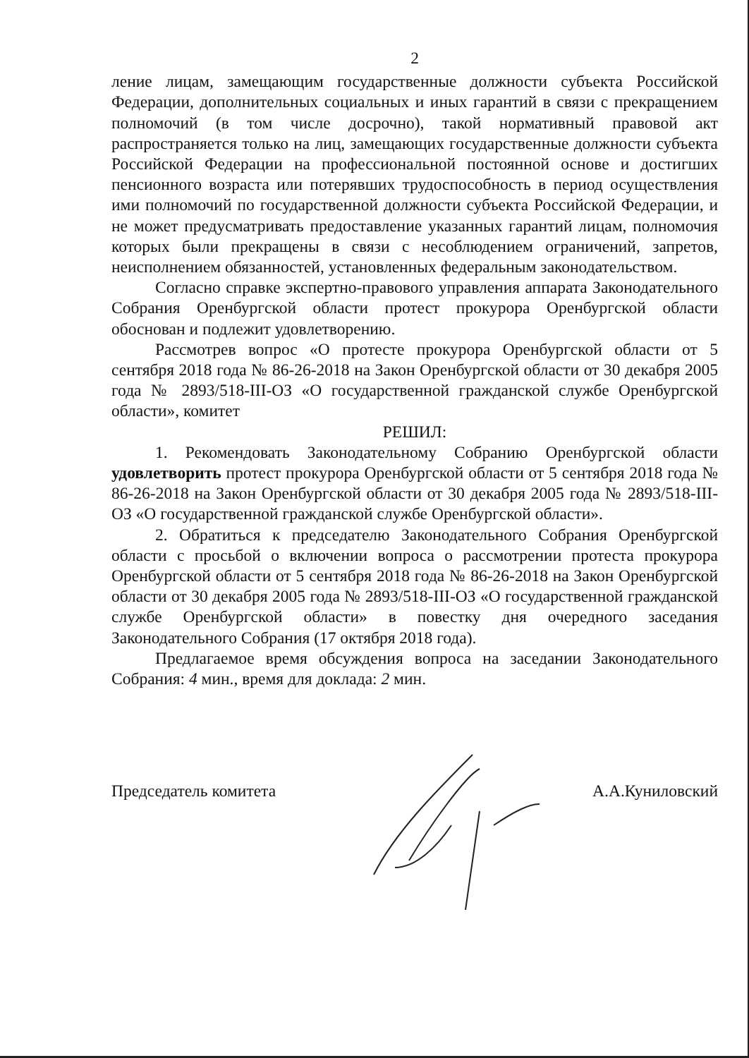2
ление лицам, замещающим государственные должности субъекта Российской Федерации, дополнительных социальных и иных гарантий в связи с прекращением полномочий (в том числе досрочно), такой нормативный правовой акт распространяется только на лиц, замещающих государственные должности субъекта Российской Федерации на профессиональной постоянной основе и достигших пенсионного возраста или потерявших трудоспособность в период осуществления ими полномочий по государственной должности субъекта Российской Федерации, и не может предусматривать предоставление указанных гарантий лицам, полномочия которых были прекращены в связи с несоблюдением ограничений, запретов, неисполнением обязанностей, установленных федеральным законодательством.
Согласно справке экспертно-правового управления аппарата Законодательного Собрания Оренбургской области протест прокурора Оренбургской области обоснован и подлежит удовлетворению.
Рассмотрев вопрос «О протесте прокурора Оренбургской области от 5 сентября 2018 года № 86-26-2018 на Закон Оренбургской области от 30 декабря 2005 года № 2893/518-III-ОЗ «О государственной гражданской службе Оренбургской области», комитет
РЕШИЛ:
1. Рекомендовать Законодательному Собранию Оренбургской области удовлетворить протест прокурора Оренбургской области от 5 сентября 2018 года № 86-26-2018 на Закон Оренбургской области от 30 декабря 2005 года № 2893/518-III-ОЗ «О государственной гражданской службе Оренбургской области».
2. Обратиться к председателю Законодательного Собрания Оренбургской области с просьбой о включении вопроса о рассмотрении протеста прокурора Оренбургской области от 5 сентября 2018 года № 86-26-2018 на Закон Оренбургской области от 30 декабря 2005 года № 2893/518-III-ОЗ «О государственной гражданской службе Оренбургской области» в повестку дня очередного заседания Законодательного Собрания (17 октября 2018 года).
Предлагаемое время обсуждения вопроса на заседании Законодательного Собрания: 4 мин., время для доклада: 2 мин.
Председатель комитета А.А.Куниловский